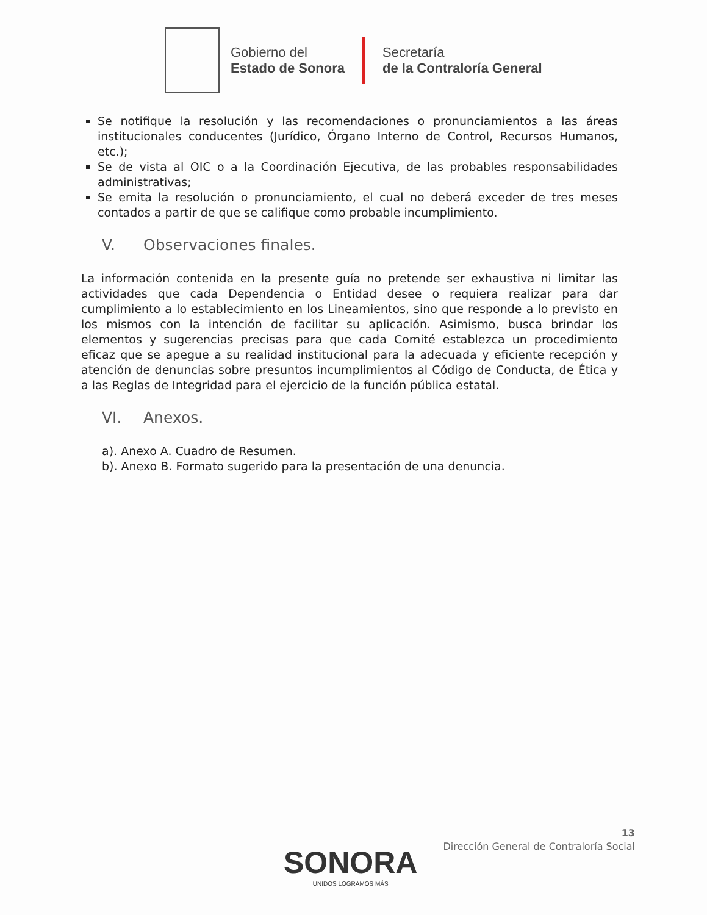Gobierno del
Estado de Sonora
Secretaría
de la Contraloría General
Se notifique la resolución y las recomendaciones o pronunciamientos a las áreas institucionales conducentes (Jurídico, Órgano Interno de Control, Recursos Humanos, etc.);
Se de vista al OIC o a la Coordinación Ejecutiva, de las probables responsabilidades administrativas;
Se emita la resolución o pronunciamiento, el cual no deberá exceder de tres meses contados a partir de que se califique como probable incumplimiento.
V. Observaciones finales.
La información contenida en la presente guía no pretende ser exhaustiva ni limitar las actividades que cada Dependencia o Entidad desee o requiera realizar para dar cumplimiento a lo establecimiento en los Lineamientos, sino que responde a lo previsto en los mismos con la intención de facilitar su aplicación. Asimismo, busca brindar los elementos y sugerencias precisas para que cada Comité establezca un procedimiento eficaz que se apegue a su realidad institucional para la adecuada y eficiente recepción y atención de denuncias sobre presuntos incumplimientos al Código de Conducta, de Ética y a las Reglas de Integridad para el ejercicio de la función pública estatal.
VI. Anexos.
a). Anexo A. Cuadro de Resumen.
b). Anexo B. Formato sugerido para la presentación de una denuncia.
13
Dirección General de Contraloría Social
SONORA
UNIDOS LOGRAMOS MÁS